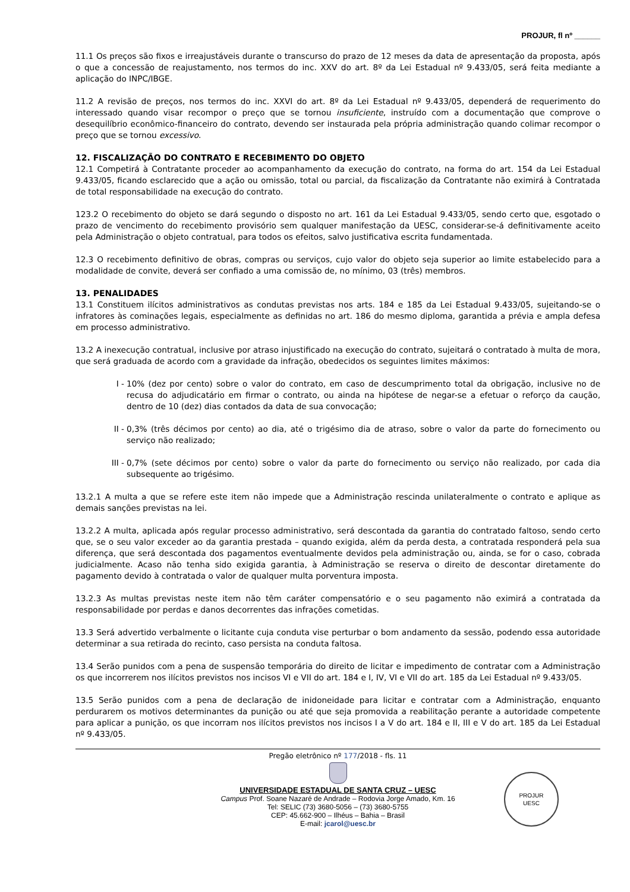PROJUR, fl nº ______
11.1 Os preços são fixos e irreajustáveis durante o transcurso do prazo de 12 meses da data de apresentação da proposta, após o que a concessão de reajustamento, nos termos do inc. XXV do art. 8º da Lei Estadual nº 9.433/05, será feita mediante a aplicação do INPC/IBGE.
11.2 A revisão de preços, nos termos do inc. XXVI do art. 8º da Lei Estadual nº 9.433/05, dependerá de requerimento do interessado quando visar recompor o preço que se tornou insuficiente, instruído com a documentação que comprove o desequilíbrio econômico-financeiro do contrato, devendo ser instaurada pela própria administração quando colimar recompor o preço que se tornou excessivo.
12. FISCALIZAÇÃO DO CONTRATO E RECEBIMENTO DO OBJETO
12.1 Competirá à Contratante proceder ao acompanhamento da execução do contrato, na forma do art. 154 da Lei Estadual 9.433/05, ficando esclarecido que a ação ou omissão, total ou parcial, da fiscalização da Contratante não eximirá à Contratada de total responsabilidade na execução do contrato.
123.2 O recebimento do objeto se dará segundo o disposto no art. 161 da Lei Estadual 9.433/05, sendo certo que, esgotado o prazo de vencimento do recebimento provisório sem qualquer manifestação da UESC, considerar-se-á definitivamente aceito pela Administração o objeto contratual, para todos os efeitos, salvo justificativa escrita fundamentada.
12.3 O recebimento definitivo de obras, compras ou serviços, cujo valor do objeto seja superior ao limite estabelecido para a modalidade de convite, deverá ser confiado a uma comissão de, no mínimo, 03 (três) membros.
13. PENALIDADES
13.1 Constituem ilícitos administrativos as condutas previstas nos arts. 184 e 185 da Lei Estadual 9.433/05, sujeitando-se o infratores às cominações legais, especialmente as definidas no art. 186 do mesmo diploma, garantida a prévia e ampla defesa em processo administrativo.
13.2 A inexecução contratual, inclusive por atraso injustificado na execução do contrato, sujeitará o contratado à multa de mora, que será graduada de acordo com a gravidade da infração, obedecidos os seguintes limites máximos:
I - 10% (dez por cento) sobre o valor do contrato, em caso de descumprimento total da obrigação, inclusive no de recusa do adjudicatário em firmar o contrato, ou ainda na hipótese de negar-se a efetuar o reforço da caução, dentro de 10 (dez) dias contados da data de sua convocação;
II - 0,3% (três décimos por cento) ao dia, até o trigésimo dia de atraso, sobre o valor da parte do fornecimento ou serviço não realizado;
III - 0,7% (sete décimos por cento) sobre o valor da parte do fornecimento ou serviço não realizado, por cada dia subsequente ao trigésimo.
13.2.1 A multa a que se refere este item não impede que a Administração rescinda unilateralmente o contrato e aplique as demais sanções previstas na lei.
13.2.2 A multa, aplicada após regular processo administrativo, será descontada da garantia do contratado faltoso, sendo certo que, se o seu valor exceder ao da garantia prestada – quando exigida, além da perda desta, a contratada responderá pela sua diferença, que será descontada dos pagamentos eventualmente devidos pela administração ou, ainda, se for o caso, cobrada judicialmente. Acaso não tenha sido exigida garantia, à Administração se reserva o direito de descontar diretamente do pagamento devido à contratada o valor de qualquer multa porventura imposta.
13.2.3 As multas previstas neste item não têm caráter compensatório e o seu pagamento não eximirá a contratada da responsabilidade por perdas e danos decorrentes das infrações cometidas.
13.3 Será advertido verbalmente o licitante cuja conduta vise perturbar o bom andamento da sessão, podendo essa autoridade determinar a sua retirada do recinto, caso persista na conduta faltosa.
13.4 Serão punidos com a pena de suspensão temporária do direito de licitar e impedimento de contratar com a Administração os que incorrerem nos ilícitos previstos nos incisos VI e VII do art. 184 e I, IV, VI e VII do art. 185 da Lei Estadual nº 9.433/05.
13.5 Serão punidos com a pena de declaração de inidoneidade para licitar e contratar com a Administração, enquanto perdurarem os motivos determinantes da punição ou até que seja promovida a reabilitação perante a autoridade competente para aplicar a punição, os que incorram nos ilícitos previstos nos incisos I a V do art. 184 e II, III e V do art. 185 da Lei Estadual nº 9.433/05.
Pregão eletrônico nº 177/2018 - fls. 11
UNIVERSIDADE ESTADUAL DE SANTA CRUZ – UESC
Campus Prof. Soane Nazaré de Andrade – Rodovia Jorge Amado, Km. 16
Tel: SELIC (73) 3680-5056 – (73) 3680-5755
CEP: 45.662-900 – Ilhéus – Bahia – Brasil
E-mail: jcarol@uesc.br
PROJUR
UESC